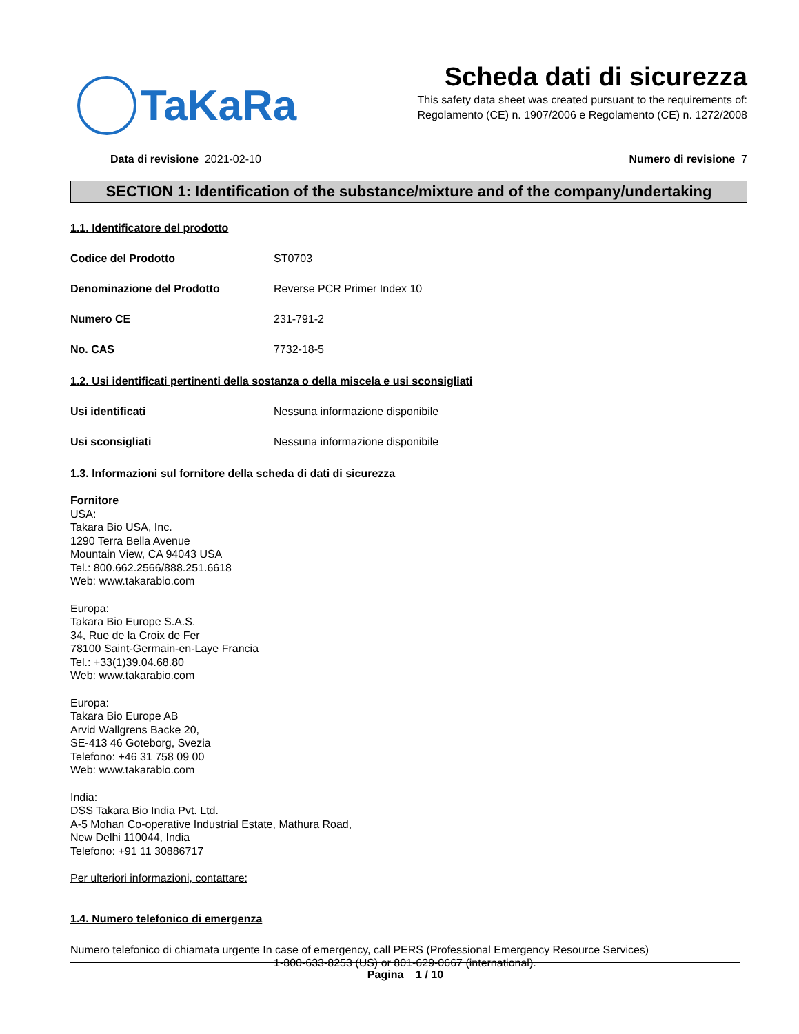TaKaRa
Scheda dati di sicurezza
This safety data sheet was created pursuant to the requirements of:
Regolamento (CE) n. 1907/2006 e Regolamento (CE) n. 1272/2008
Data di revisione 2021-02-10 Numero di revisione 7
SECTION 1: Identification of the substance/mixture and of the company/undertaking
1.1. Identificatore del prodotto
Codice del Prodotto ST0703
Denominazione del Prodotto Reverse PCR Primer Index 10
Numero CE 231-791-2
No. CAS 7732-18-5
1.2. Usi identificati pertinenti della sostanza o della miscela e usi sconsigliati
Usi identificati Nessuna informazione disponibile
Usi sconsigliati Nessuna informazione disponibile
1.3. Informazioni sul fornitore della scheda di dati di sicurezza
Fornitore
USA:
Takara Bio USA, Inc.
1290 Terra Bella Avenue
Mountain View, CA 94043 USA
Tel.: 800.662.2566/888.251.6618
Web: www.takarabio.com
Europa:
Takara Bio Europe S.A.S.
34, Rue de la Croix de Fer
78100 Saint-Germain-en-Laye Francia
Tel.: +33(1)39.04.68.80
Web: www.takarabio.com
Europa:
Takara Bio Europe AB
Arvid Wallgrens Backe 20,
SE-413 46 Goteborg, Svezia
Telefono: +46 31 758 09 00
Web: www.takarabio.com
India:
DSS Takara Bio India Pvt. Ltd.
A-5 Mohan Co-operative Industrial Estate, Mathura Road,
New Delhi 110044, India
Telefono: +91 11 30886717
Per ulteriori informazioni, contattare:
1.4. Numero telefonico di emergenza
Numero telefonico di chiamata urgente In case of emergency, call PERS (Professional Emergency Resource Services)
1-800-633-8253 (US) or 801-629-0667 (international).
Pagina 1 / 10